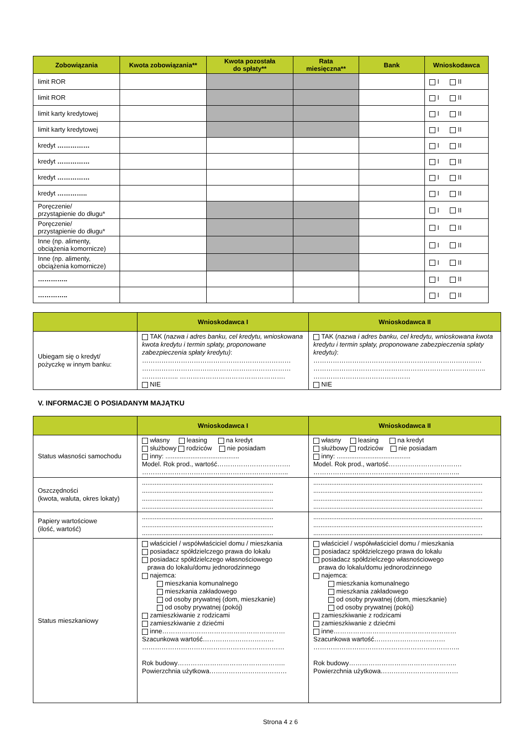| Zobowiązania | Kwota zobowiązania** | Kwota pozostała do spłaty** | Rata miesięczna** | Bank | Wnioskodawca |
| --- | --- | --- | --- | --- | --- |
| limit ROR | | | | | I II |
| limit ROR | | | | | I II |
| limit karty kredytowej | | | | | I II |
| limit karty kredytowej | | | | | I II |
| kredyt …………… | | | | | I II |
| kredyt …………… | | | | | I II |
| kredyt …………… | | | | | I II |
| kredyt ………….. | | | | | I II |
| Poręczenie/ przystąpienie do długu* | | | | | I II |
| Poręczenie/ przystąpienie do długu* | | | | | I II |
| Inne (np. alimenty, obciążenia komornicze) | | | | | I II |
| Inne (np. alimenty, obciążenia komornicze) | | | | | I II |
| ………….. | | | | | I II |
| ………….. | | | | | I II |
| | Wnioskodawca I | Wnioskodawca II |
| --- | --- | --- |
| Ubiegam się o kredyt/ pożyczkę w innym banku: | TAK ( nazwa i adres banku, cel kredytu, wnioskowana kwota kredytu i termin spłaty, proponowane zabezpieczenia spłaty kredytu) : …………………………………………………………… …………………………………………………………… …………….. …………………………………………. NIE | TAK ( nazwa i adres banku, cel kredytu, wnioskowana kwota kredytu i termin spłaty, proponowane zabezpieczenia spłaty kredytu) : …………………………………………………………………… …………………………………………………………………….. ……………………………………… NIE |
V. INFORMACJE O POSIADANYM MAJĄTKU
| | Wnioskodawca I | Wnioskodawca II |
| --- | --- | --- |
| Status własności samochodu | własny leasing na kredyt służbowy rodziców nie posiadam inny: ......................................... Model. Rok prod., wartość……………………………. ………………………………………………………….. | własny leasing na kredyt służbowy rodziców nie posiadam inny: ......................................... Model. Rok prod., wartość……………………………. ………………………………………………………….. |
| Oszczędności (kwota, waluta, okres lokaty) | ......................................................................... ......................................................................... ......................................................................... ......................................................................... | .............................................................................................. .............................................................................................. .............................................................................................. .............................................................................................. |
| Papiery wartościowe (ilość, wartość) | ......................................................................... ......................................................................... ......................................................................... | .............................................................................................. .............................................................................................. .............................................................................................. |
| Status mieszkaniowy | właściciel / współwłaściciel domu / mieszkania posiadacz spółdzielczego prawa do lokalu posiadacz spółdzielczego własnościowego prawa do lokalu/domu jednorodzinnego najemca: mieszkania komunalnego mieszkania zakładowego od osoby prywatnej (dom, mieszkanie) od osoby prywatnej (pokój) zamieszkiwanie z rodzicami zamieszkiwanie z dziećmi inne………………………………………………… Szacunkowa wartość…………………………… ………………………………………………………… Rok budowy………………………………………….. Powierzchnia użytkowa……………………………… | właściciel / współwłaściciel domu / mieszkania posiadacz spółdzielczego prawa do lokalu posiadacz spółdzielczego własnościowego prawa do lokalu/domu jednorodzinnego najemca: mieszkania komunalnego mieszkania zakładowego od osoby prywatnej (dom, mieszkanie) od osoby prywatnej (pokój) zamieszkiwanie z rodzicami zamieszkiwanie z dziećmi inne………………………………………………… Szacunkowa wartość…………………………… ………………………………………………………….. Rok budowy………………………………………….. Powierzchnia użytkowa……………………………… |
Strona 4 z 6